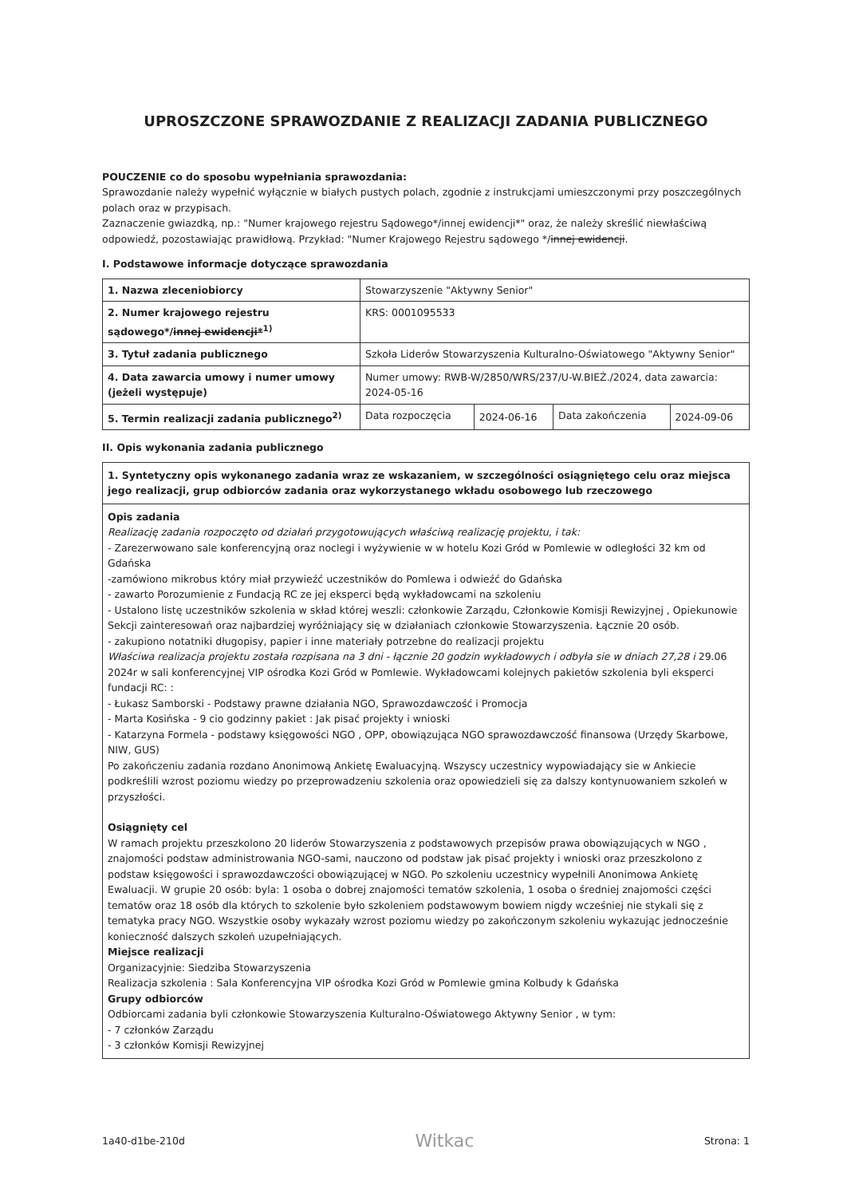UPROSZCZONE SPRAWOZDANIE Z REALIZACJI ZADANIA PUBLICZNEGO
POUCZENIE co do sposobu wypełniania sprawozdania:
Sprawozdanie należy wypełnić wyłącznie w białych pustych polach, zgodnie z instrukcjami umieszczonymi przy poszczególnych polach oraz w przypisach.
Zaznaczenie gwiazdką, np.: "Numer krajowego rejestru Sądowego*/innej ewidencji*" oraz, że należy skreślić niewłaściwą odpowiedź, pozostawiając prawidłową. Przykład: "Numer Krajowego Rejestru sądowego */innej ewidencji.
I. Podstawowe informacje dotyczące sprawozdania
| 1. Nazwa zleceniobiorcy | Stowarzyszenie "Aktywny Senior" | | | |
| 2. Numer krajowego rejestru sądowego*/ innej ewidencji*<sup>1)</sup> | KRS: 0001095533 | | | |
| 3. Tytuł zadania publicznego | Szkoła Liderów Stowarzyszenia Kulturalno-Oświatowego "Aktywny Senior" | | | |
| 4. Data zawarcia umowy i numer umowy (jeżeli występuje) | Numer umowy: RWB-W/2850/WRS/237/U-W.BIEŻ./2024, data zawarcia: 2024-05-16 | | | |
| 5. Termin realizacji zadania publicznego<sup>2)</sup> | Data rozpoczęcia | 2024-06-16 | Data zakończenia | 2024-09-06 |
II. Opis wykonania zadania publicznego
1. Syntetyczny opis wykonanego zadania wraz ze wskazaniem, w szczególności osiągniętego celu oraz miejsca jego realizacji, grup odbiorców zadania oraz wykorzystanego wkładu osobowego lub rzeczowego
Opis zadania
Realizację zadania rozpoczęto od działań przygotowujących właściwą realizację projektu, i tak:
- Zarezerwowano sale konferencyjną oraz noclegi i wyżywienie w w hotelu Kozi Gród w Pomlewie w odległości 32 km od Gdańska
-zamówiono mikrobus który miał przywieźć uczestników do Pomlewa i odwieźć do Gdańska
- zawarto Porozumienie z Fundacją RC ze jej eksperci będą wykładowcami na szkoleniu
- Ustalono listę uczestników szkolenia w skład której weszli: członkowie Zarządu, Członkowie Komisji Rewizyjnej , Opiekunowie Sekcji zainteresowań oraz najbardziej wyróżniający się w działaniach członkowie Stowarzyszenia. Łącznie 20 osób.
- zakupiono notatniki długopisy, papier i inne materiały potrzebne do realizacji projektu
Właściwa realizacja projektu została rozpisana na 3 dni - łącznie 20 godzin wykładowych i odbyła sie w dniach 27,28 i 29.06 2024r w sali konferencyjnej VIP ośrodka Kozi Gród w Pomlewie. Wykładowcami kolejnych pakietów szkolenia byli eksperci fundacji RC: :
- Łukasz Samborski - Podstawy prawne działania NGO, Sprawozdawczość i Promocja
- Marta Kosińska - 9 cio godzinny pakiet : Jak pisać projekty i wnioski
- Katarzyna Formela - podstawy księgowości NGO , OPP, obowiązująca NGO sprawozdawczość finansowa (Urzędy Skarbowe, NIW, GUS)
Po zakończeniu zadania rozdano Anonimową Ankietę Ewaluacyjną. Wszyscy uczestnicy wypowiadający sie w Ankiecie podkreślili wzrost poziomu wiedzy po przeprowadzeniu szkolenia oraz opowiedzieli się za dalszy kontynuowaniem szkoleń w przyszłości.
Osiągnięty cel
W ramach projektu przeszkolono 20 liderów Stowarzyszenia z podstawowych przepisów prawa obowiązujących w NGO , znajomości podstaw administrowania NGO-sami, nauczono od podstaw jak pisać projekty i wnioski oraz przeszkolono z podstaw księgowości i sprawozdawczości obowiązującej w NGO. Po szkoleniu uczestnicy wypełnili Anonimowa Ankietę Ewaluacji. W grupie 20 osób: byla: 1 osoba o dobrej znajomości tematów szkolenia, 1 osoba o średniej znajomości części tematów oraz 18 osób dla których to szkolenie było szkoleniem podstawowym bowiem nigdy wcześniej nie stykali się z tematyka pracy NGO. Wszystkie osoby wykazały wzrost poziomu wiedzy po zakończonym szkoleniu wykazując jednocześnie konieczność dalszych szkoleń uzupełniających.
Miejsce realizacji
Organizacyjnie: Siedziba Stowarzyszenia
Realizacja szkolenia : Sala Konferencyjna VIP ośrodka Kozi Gród w Pomlewie gmina Kolbudy k Gdańska
Grupy odbiorców
Odbiorcami zadania byli członkowie Stowarzyszenia Kulturalno-Oświatowego Aktywny Senior , w tym:
- 7 członków Zarządu
- 3 członków Komisji Rewizyjnej
1a40-d1be-210d Witkac Strona: 1